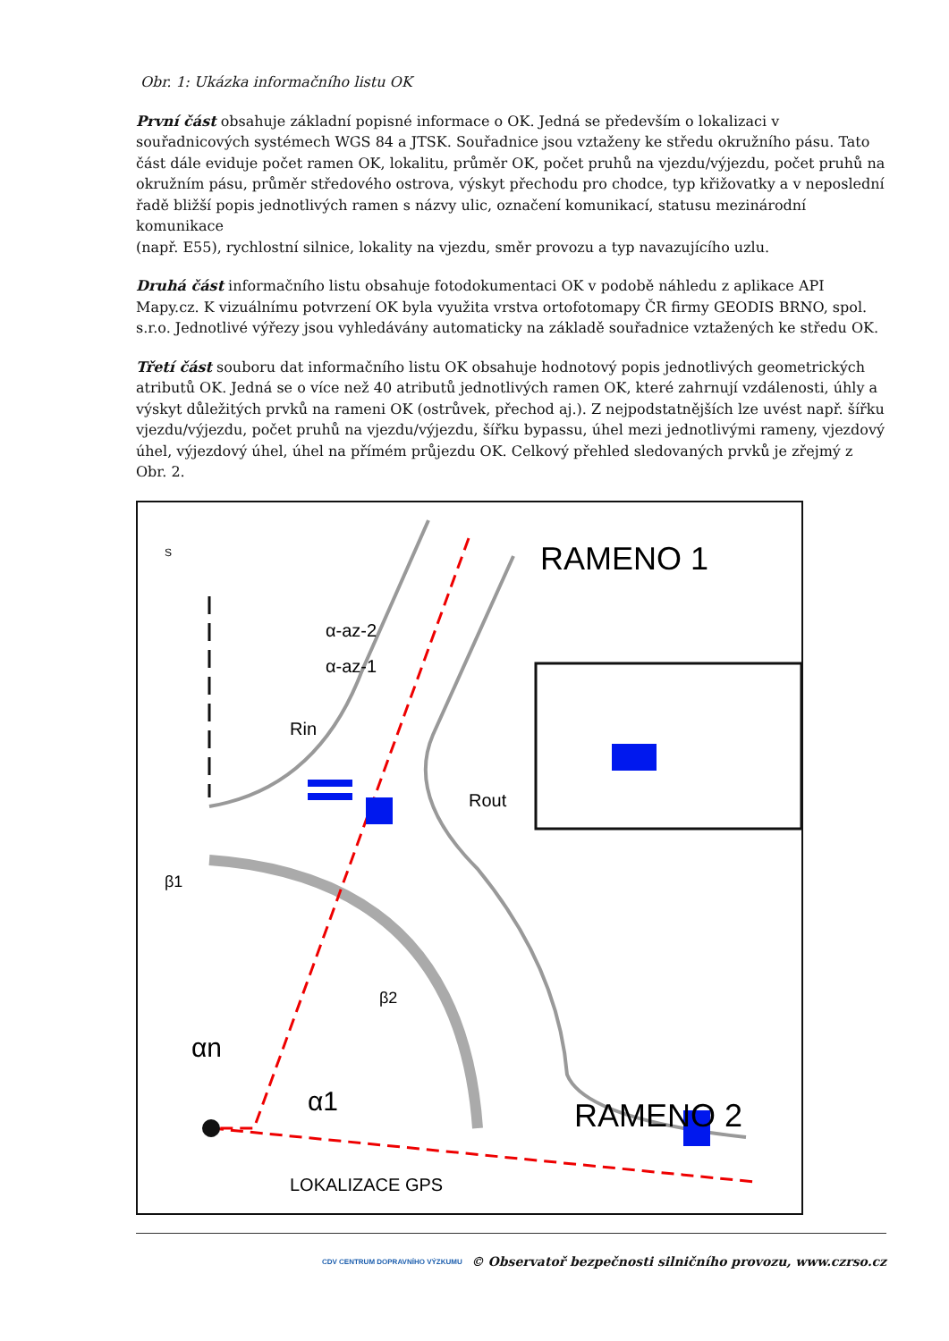Obr. 1: Ukázka informačního listu OK
První část obsahuje základní popisné informace o OK. Jedná se především o lokalizaci v souřadnicových systémech WGS 84 a JTSK. Souřadnice jsou vztaženy ke středu okružního pásu. Tato část dále eviduje počet ramen OK, lokalitu, průměr OK, počet pruhů na vjezdu/výjezdu, počet pruhů na okružním pásu, průměr středového ostrova, výskyt přechodu pro chodce, typ křižovatky a v neposlední řadě bližší popis jednotlivých ramen s názvy ulic, označení komunikací, statusu mezinárodní komunikace
(např. E55), rychlostní silnice, lokality na vjezdu, směr provozu a typ navazujícího uzlu.
Druhá část informačního listu obsahuje fotodokumentaci OK v podobě náhledu z aplikace API Mapy.cz. K vizuálnímu potvrzení OK byla využita vrstva ortofotomapy ČR firmy GEODIS BRNO, spol. s.r.o. Jednotlivé výřezy jsou vyhledávány automaticky na základě souřadnice vztažených ke středu OK.
Třetí část souboru dat informačního listu OK obsahuje hodnotový popis jednotlivých geometrických atributů OK. Jedná se o více než 40 atributů jednotlivých ramen OK, které zahrnují vzdálenosti, úhly a výskyt důležitých prvků na rameni OK (ostrůvek, přechod aj.). Z nejpodstatnějších lze uvést např. šířku vjezdu/výjezdu, počet pruhů na vjezdu/výjezdu, šířku bypassu, úhel mezi jednotlivými rameny, vjezdový úhel, výjezdový úhel, úhel na přímém průjezdu OK. Celkový přehled sledovaných prvků je zřejmý z Obr. 2.
RAMENO 1
RAMENO 2
LOKALIZACE GPS
α-az-2
α-az-1
αn
α1
β1
β2
Rin
Rout
S
CDV CENTRUM DOPRAVNÍHO VÝZKUMU © Observatoř bezpečnosti silničního provozu, www.czrso.cz